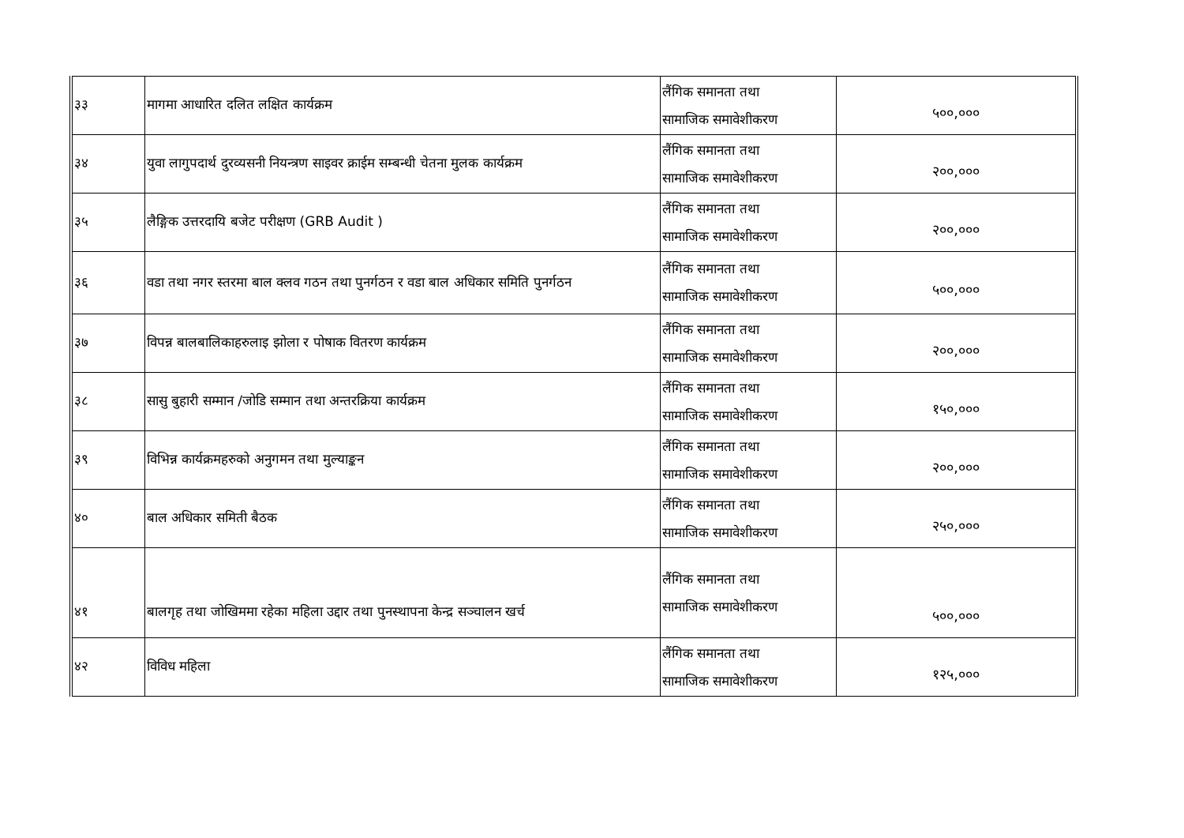| ३३ | मागमा आधारित दलित लक्षित कार्यक्रम | लैंगिक समानता तथा सामाजिक समावेशीकरण | ५००,००० |
| ३४ | युवा लागुपदार्थ दुरव्यसनी नियन्त्रण साइवर क्राईम सम्बन्धी चेतना मुलक कार्यक्रम | लैंगिक समानता तथा सामाजिक समावेशीकरण | २००,००० |
| ३५ | लैङ्गिक उत्तरदायि बजेट परीक्षण (GRB Audit ) | लैंगिक समानता तथा सामाजिक समावेशीकरण | २००,००० |
| ३६ | वडा तथा नगर स्तरमा बाल क्लव गठन तथा पुनर्गठन र वडा बाल अधिकार समिति पुनर्गठन | लैंगिक समानता तथा सामाजिक समावेशीकरण | ५००,००० |
| ३७ | विपन्न बालबालिकाहरुलाइ झोला र पोषाक वितरण कार्यक्रम | लैंगिक समानता तथा सामाजिक समावेशीकरण | २००,००० |
| ३८ | सासु बुहारी सम्मान /जोडि सम्मान तथा अन्तरक्रिया कार्यक्रम | लैंगिक समानता तथा सामाजिक समावेशीकरण | १५०,००० |
| ३९ | विभिन्न कार्यक्रमहरुको अनुगमन तथा मुल्याङ्कन | लैंगिक समानता तथा सामाजिक समावेशीकरण | २००,००० |
| ४० | बाल अधिकार समिती बैठक | लैंगिक समानता तथा सामाजिक समावेशीकरण | २५०,००० |
| ४१ | बालगृह तथा जोखिममा रहेका महिला उद्दार तथा पुनस्थापना केन्द्र सञ्चालन खर्च | लैंगिक समानता तथा सामाजिक समावेशीकरण | ५००,००० |
| ४२ | विविध महिला | लैंगिक समानता तथा सामाजिक समावेशीकरण | १२५,००० |